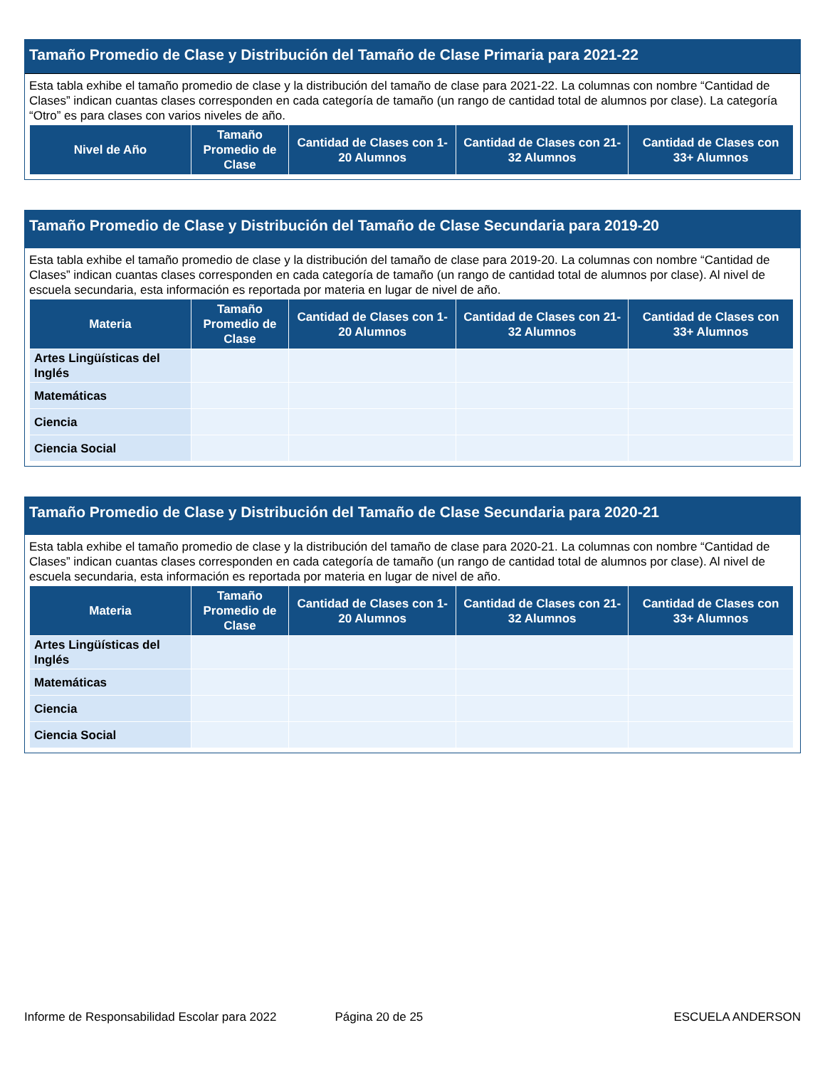Tamaño Promedio de Clase y Distribución del Tamaño de Clase Primaria para 2021-22
Esta tabla exhibe el tamaño promedio de clase y la distribución del tamaño de clase para 2021-22. La columnas con nombre “Cantidad de Clases” indican cuantas clases corresponden en cada categoría de tamaño (un rango de cantidad total de alumnos por clase). La categoría “Otro” es para clases con varios niveles de año.
| Nivel de Año | Tamaño Promedio de Clase | Cantidad de Clases con 1-20 Alumnos | Cantidad de Clases con 21-32 Alumnos | Cantidad de Clases con 33+ Alumnos |
| --- | --- | --- | --- | --- |
Tamaño Promedio de Clase y Distribución del Tamaño de Clase Secundaria para 2019-20
Esta tabla exhibe el tamaño promedio de clase y la distribución del tamaño de clase para 2019-20. La columnas con nombre “Cantidad de Clases” indican cuantas clases corresponden en cada categoría de tamaño (un rango de cantidad total de alumnos por clase). Al nivel de escuela secundaria, esta información es reportada por materia en lugar de nivel de año.
| Materia | Tamaño Promedio de Clase | Cantidad de Clases con 1-20 Alumnos | Cantidad de Clases con 21-32 Alumnos | Cantidad de Clases con 33+ Alumnos |
| --- | --- | --- | --- | --- |
| Artes Lingüísticas del Inglés | | | | |
| Matemáticas | | | | |
| Ciencia | | | | |
| Ciencia Social | | | | |
Tamaño Promedio de Clase y Distribución del Tamaño de Clase Secundaria para 2020-21
Esta tabla exhibe el tamaño promedio de clase y la distribución del tamaño de clase para 2020-21. La columnas con nombre “Cantidad de Clases” indican cuantas clases corresponden en cada categoría de tamaño (un rango de cantidad total de alumnos por clase). Al nivel de escuela secundaria, esta información es reportada por materia en lugar de nivel de año.
| Materia | Tamaño Promedio de Clase | Cantidad de Clases con 1-20 Alumnos | Cantidad de Clases con 21-32 Alumnos | Cantidad de Clases con 33+ Alumnos |
| --- | --- | --- | --- | --- |
| Artes Lingüísticas del Inglés | | | | |
| Matemáticas | | | | |
| Ciencia | | | | |
| Ciencia Social | | | | |
Informe de Responsabilidad Escolar para 2022 Página 20 de 25 ESCUELA ANDERSON